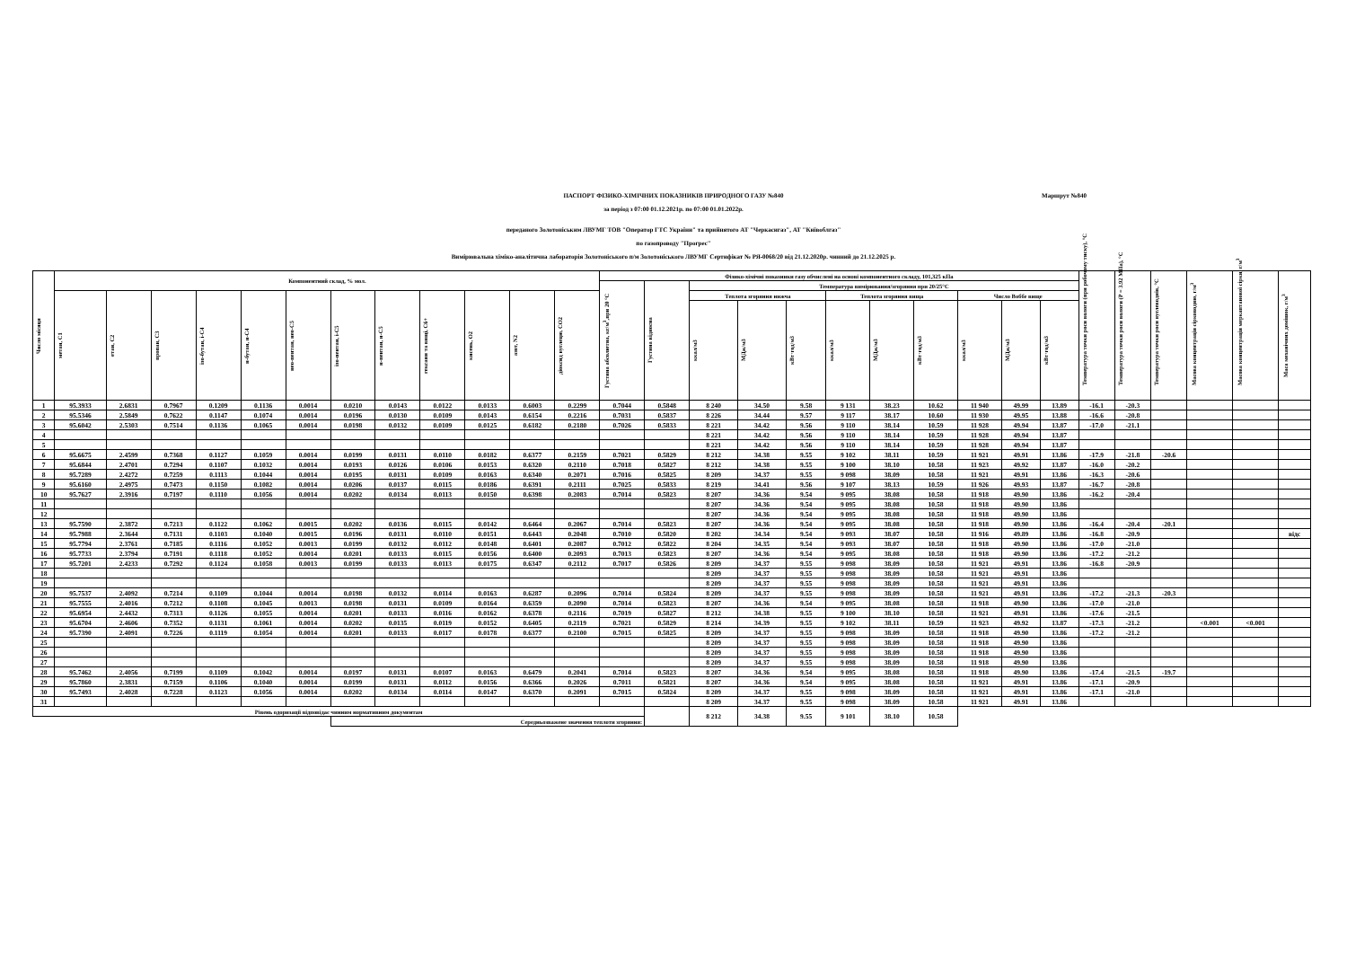ПАСПОРТ ФІЗИКО-ХІМІЧНИХ ПОКАЗНИКІВ ПРИРОДНОГО ГАЗУ №840
Маршрут №840
за період з 07:00 01.12.2021р. по 07:00 01.01.2022р.
переданого Золотоніським ЛВУМГ ТОВ "Оператор ГТС України" та прийнятого АТ "Черкасигаз", АТ "Київоблгаз"
по газопроводу "Прогрес"
Вимірювальна хіміко-аналітична лабораторія Золотоніського п/м Золотоніського ЛВУМГ Сертифікат № РЯ-0068/20 від 21.12.2020р. чинний до 21.12.2025 р.
| Число місяця | Компонентний склад, % мол. | | | | | | | | | | | | Фізико-хімічні показники газу обчислені на основі компонентного складу, 101,325 кПа | | | | | | | | | | | Температура точки роси вологи (при робочому тиску), °С | Температура точки роси вологи (P = 3.92 МПа), °С | Температура точки роси вуглеводнів, °С | Масова концентрація сірководню, г/м<sup>3</sup> | Масова концентрація меркаптанової сірки, г/м<sup>3</sup> | Маса механічних домішок, г/м<sup>3</sup> |
| --- | --- | --- | --- | --- | --- | --- | --- | --- | --- | --- | --- | --- | --- | --- | --- | --- | --- | --- | --- | --- | --- | --- | --- | --- | --- | --- | --- | --- | --- |
| | | | | | | | | | | | | | Густина абсолютна, кг/м<sup>3</sup>,при 20 °С | Густина відносна | Температура вимірювання/згоряння при 20/25°С | | | | | | | | | | | | | | |
| | метан, С1 | етан, С2 | пропан, С3 | ізо-бутан, і-С4 | н-бутан, н-С4 | нео-пентан, нео-С5 | ізо-пентан, і-С5 | н-пентан, н-С5 | гексани та вищі, С6+ | кисень, О2 | азот, N2 | діоксид вуглецю, СО2 | | | Теплота згоряння нижча | | | Теплота згоряння вища | | | Число Воббе вище | | | | | | | | |
| | | | | | | | | | | | | | | | ккал/м3 | МДж/м3 | кВт·год/м3 | ккал/м3 | МДж/м3 | кВт·год/м3 | ккал/м3 | МДж/м3 | кВт·год/м3 | | | | | | |
| 1 | 95.3933 | 2.6831 | 0.7967 | 0.1209 | 0.1136 | 0.0014 | 0.0210 | 0.0143 | 0.0122 | 0.0133 | 0.6003 | 0.2299 | 0.7044 | 0.5848 | 8 240 | 34.50 | 9.58 | 9 131 | 38.23 | 10.62 | 11 940 | 49.99 | 13.89 | -16.1 | -20.3 | | | | |
| 2 | 95.5346 | 2.5849 | 0.7622 | 0.1147 | 0.1074 | 0.0014 | 0.0196 | 0.0130 | 0.0109 | 0.0143 | 0.6154 | 0.2216 | 0.7031 | 0.5837 | 8 226 | 34.44 | 9.57 | 9 117 | 38.17 | 10.60 | 11 930 | 49.95 | 13.88 | -16.6 | -20.8 | | | | |
| 3 | 95.6042 | 2.5303 | 0.7514 | 0.1136 | 0.1065 | 0.0014 | 0.0198 | 0.0132 | 0.0109 | 0.0125 | 0.6182 | 0.2180 | 0.7026 | 0.5833 | 8 221 | 34.42 | 9.56 | 9 110 | 38.14 | 10.59 | 11 928 | 49.94 | 13.87 | -17.0 | -21.1 | | | | |
| 4 | | | | | | | | | | | | | | | 8 221 | 34.42 | 9.56 | 9 110 | 38.14 | 10.59 | 11 928 | 49.94 | 13.87 | | | | | | |
| 5 | | | | | | | | | | | | | | | 8 221 | 34.42 | 9.56 | 9 110 | 38.14 | 10.59 | 11 928 | 49.94 | 13.87 | | | | | | |
| 6 | 95.6675 | 2.4599 | 0.7368 | 0.1127 | 0.1059 | 0.0014 | 0.0199 | 0.0131 | 0.0110 | 0.0182 | 0.6377 | 0.2159 | 0.7021 | 0.5829 | 8 212 | 34.38 | 9.55 | 9 102 | 38.11 | 10.59 | 11 921 | 49.91 | 13.86 | -17.9 | -21.8 | -20.6 | | | |
| 7 | 95.6844 | 2.4701 | 0.7294 | 0.1107 | 0.1032 | 0.0014 | 0.0193 | 0.0126 | 0.0106 | 0.0153 | 0.6320 | 0.2110 | 0.7018 | 0.5827 | 8 212 | 34.38 | 9.55 | 9 100 | 38.10 | 10.58 | 11 923 | 49.92 | 13.87 | -16.0 | -20.2 | | | | |
| 8 | 95.7289 | 2.4272 | 0.7259 | 0.1113 | 0.1044 | 0.0014 | 0.0195 | 0.0131 | 0.0109 | 0.0163 | 0.6340 | 0.2071 | 0.7016 | 0.5825 | 8 209 | 34.37 | 9.55 | 9 098 | 38.09 | 10.58 | 11 921 | 49.91 | 13.86 | -16.3 | -20.6 | | | | |
| 9 | 95.6160 | 2.4975 | 0.7473 | 0.1150 | 0.1082 | 0.0014 | 0.0206 | 0.0137 | 0.0115 | 0.0186 | 0.6391 | 0.2111 | 0.7025 | 0.5833 | 8 219 | 34.41 | 9.56 | 9 107 | 38.13 | 10.59 | 11 926 | 49.93 | 13.87 | -16.7 | -20.8 | | | | |
| 10 | 95.7627 | 2.3916 | 0.7197 | 0.1110 | 0.1056 | 0.0014 | 0.0202 | 0.0134 | 0.0113 | 0.0150 | 0.6398 | 0.2083 | 0.7014 | 0.5823 | 8 207 | 34.36 | 9.54 | 9 095 | 38.08 | 10.58 | 11 918 | 49.90 | 13.86 | -16.2 | -20.4 | | | | |
| 11 | | | | | | | | | | | | | | | 8 207 | 34.36 | 9.54 | 9 095 | 38.08 | 10.58 | 11 918 | 49.90 | 13.86 | | | | | | |
| 12 | | | | | | | | | | | | | | | 8 207 | 34.36 | 9.54 | 9 095 | 38.08 | 10.58 | 11 918 | 49.90 | 13.86 | | | | | | |
| 13 | 95.7590 | 2.3872 | 0.7213 | 0.1122 | 0.1062 | 0.0015 | 0.0202 | 0.0136 | 0.0115 | 0.0142 | 0.6464 | 0.2067 | 0.7014 | 0.5823 | 8 207 | 34.36 | 9.54 | 9 095 | 38.08 | 10.58 | 11 918 | 49.90 | 13.86 | -16.4 | -20.4 | -20.1 | | | |
| 14 | 95.7988 | 2.3644 | 0.7131 | 0.1103 | 0.1040 | 0.0015 | 0.0196 | 0.0131 | 0.0110 | 0.0151 | 0.6443 | 0.2048 | 0.7010 | 0.5820 | 8 202 | 34.34 | 9.54 | 9 093 | 38.07 | 10.58 | 11 916 | 49.89 | 13.86 | -16.8 | -20.9 | | | | відс |
| 15 | 95.7794 | 2.3761 | 0.7185 | 0.1116 | 0.1052 | 0.0013 | 0.0199 | 0.0132 | 0.0112 | 0.0148 | 0.6401 | 0.2087 | 0.7012 | 0.5822 | 8 204 | 34.35 | 9.54 | 9 093 | 38.07 | 10.58 | 11 918 | 49.90 | 13.86 | -17.0 | -21.0 | | | | |
| 16 | 95.7733 | 2.3794 | 0.7191 | 0.1118 | 0.1052 | 0.0014 | 0.0201 | 0.0133 | 0.0115 | 0.0156 | 0.6400 | 0.2093 | 0.7013 | 0.5823 | 8 207 | 34.36 | 9.54 | 9 095 | 38.08 | 10.58 | 11 918 | 49.90 | 13.86 | -17.2 | -21.2 | | | | |
| 17 | 95.7201 | 2.4233 | 0.7292 | 0.1124 | 0.1058 | 0.0013 | 0.0199 | 0.0133 | 0.0113 | 0.0175 | 0.6347 | 0.2112 | 0.7017 | 0.5826 | 8 209 | 34.37 | 9.55 | 9 098 | 38.09 | 10.58 | 11 921 | 49.91 | 13.86 | -16.8 | -20.9 | | | | |
| 18 | | | | | | | | | | | | | | | 8 209 | 34.37 | 9.55 | 9 098 | 38.09 | 10.58 | 11 921 | 49.91 | 13.86 | | | | | | |
| 19 | | | | | | | | | | | | | | | 8 209 | 34.37 | 9.55 | 9 098 | 38.09 | 10.58 | 11 921 | 49.91 | 13.86 | | | | | | |
| 20 | 95.7537 | 2.4092 | 0.7214 | 0.1109 | 0.1044 | 0.0014 | 0.0198 | 0.0132 | 0.0114 | 0.0163 | 0.6287 | 0.2096 | 0.7014 | 0.5824 | 8 209 | 34.37 | 9.55 | 9 098 | 38.09 | 10.58 | 11 921 | 49.91 | 13.86 | -17.2 | -21.3 | -20.3 | | | |
| 21 | 95.7555 | 2.4016 | 0.7212 | 0.1108 | 0.1045 | 0.0013 | 0.0198 | 0.0131 | 0.0109 | 0.0164 | 0.6359 | 0.2090 | 0.7014 | 0.5823 | 8 207 | 34.36 | 9.54 | 9 095 | 38.08 | 10.58 | 11 918 | 49.90 | 13.86 | -17.0 | -21.0 | | | | |
| 22 | 95.6954 | 2.4432 | 0.7313 | 0.1126 | 0.1055 | 0.0014 | 0.0201 | 0.0133 | 0.0116 | 0.0162 | 0.6378 | 0.2116 | 0.7019 | 0.5827 | 8 212 | 34.38 | 9.55 | 9 100 | 38.10 | 10.58 | 11 921 | 49.91 | 13.86 | -17.6 | -21.5 | | | | |
| 23 | 95.6704 | 2.4606 | 0.7352 | 0.1131 | 0.1061 | 0.0014 | 0.0202 | 0.0135 | 0.0119 | 0.0152 | 0.6405 | 0.2119 | 0.7021 | 0.5829 | 8 214 | 34.39 | 9.55 | 9 102 | 38.11 | 10.59 | 11 923 | 49.92 | 13.87 | -17.3 | -21.2 | | <0.001 | <0.001 | |
| 24 | 95.7390 | 2.4091 | 0.7226 | 0.1119 | 0.1054 | 0.0014 | 0.0201 | 0.0133 | 0.0117 | 0.0178 | 0.6377 | 0.2100 | 0.7015 | 0.5825 | 8 209 | 34.37 | 9.55 | 9 098 | 38.09 | 10.58 | 11 918 | 49.90 | 13.86 | -17.2 | -21.2 | | | | |
| 25 | | | | | | | | | | | | | | | 8 209 | 34.37 | 9.55 | 9 098 | 38.09 | 10.58 | 11 918 | 49.90 | 13.86 | | | | | | |
| 26 | | | | | | | | | | | | | | | 8 209 | 34.37 | 9.55 | 9 098 | 38.09 | 10.58 | 11 918 | 49.90 | 13.86 | | | | | | |
| 27 | | | | | | | | | | | | | | | 8 209 | 34.37 | 9.55 | 9 098 | 38.09 | 10.58 | 11 918 | 49.90 | 13.86 | | | | | | |
| 28 | 95.7462 | 2.4056 | 0.7199 | 0.1109 | 0.1042 | 0.0014 | 0.0197 | 0.0131 | 0.0107 | 0.0163 | 0.6479 | 0.2041 | 0.7014 | 0.5823 | 8 207 | 34.36 | 9.54 | 9 095 | 38.08 | 10.58 | 11 918 | 49.90 | 13.86 | -17.4 | -21.5 | -19.7 | | | |
| 29 | 95.7860 | 2.3831 | 0.7159 | 0.1106 | 0.1040 | 0.0014 | 0.0199 | 0.0131 | 0.0112 | 0.0156 | 0.6366 | 0.2026 | 0.7011 | 0.5821 | 8 207 | 34.36 | 9.54 | 9 095 | 38.08 | 10.58 | 11 921 | 49.91 | 13.86 | -17.1 | -20.9 | | | | |
| 30 | 95.7493 | 2.4028 | 0.7228 | 0.1123 | 0.1056 | 0.0014 | 0.0202 | 0.0134 | 0.0114 | 0.0147 | 0.6370 | 0.2091 | 0.7015 | 0.5824 | 8 209 | 34.37 | 9.55 | 9 098 | 38.09 | 10.58 | 11 921 | 49.91 | 13.86 | -17.1 | -21.0 | | | | |
| 31 | | | | | | | | | | | | | | | 8 209 | 34.37 | 9.55 | 9 098 | 38.09 | 10.58 | 11 921 | 49.91 | 13.86 | | | | | | |
| Рівень одоризації відповідає чинним нормативним документам | | | | | | | | | | | | | | | 8 212 | 34.38 | 9.55 | 9 101 | 38.10 | 10.58 | | | | | | | | | |
| | | | | | | | Середньозважене значення теплоти згоряння: | | | | | | | | | | | | | | | | | | | | | | |